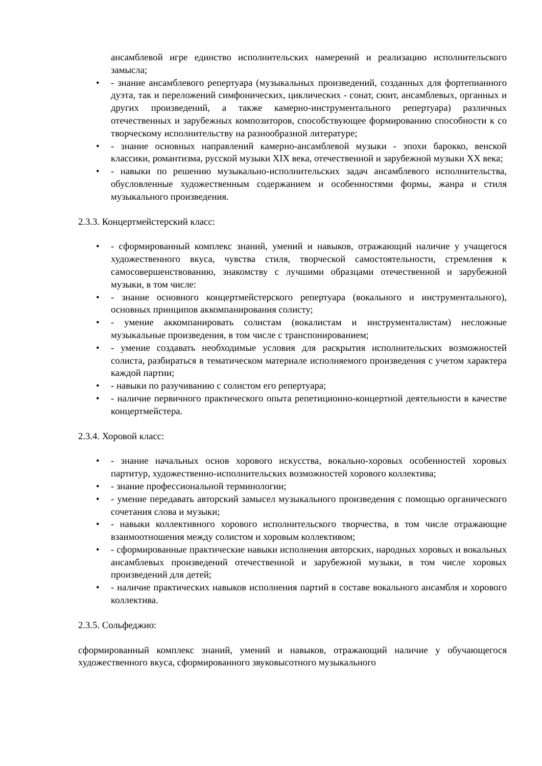ансамблевой игре единство исполнительских намерений и реализацию исполнительского замысла;
• - знание ансамблевого репертуара (музыкальных произведений, созданных для фортепианного дуэта, так и переложений симфонических, циклических - сонат, сюит, ансамблевых, органных и других произведений, а также камерно-инструментального репертуара) различных отечественных и зарубежных композиторов, способствующее формированию способности к со творческому исполнительству на разнообразной литературе;
• - знание основных направлений камерно-ансамблевой музыки - эпохи барокко, венской классики, романтизма, русской музыки XIX века, отечественной и зарубежной музыки XX века;
• - навыки по решению музыкально-исполнительских задач ансамблевого исполнительства, обусловленные художественным содержанием и особенностями формы, жанра и стиля музыкального произведения.
2.3.3. Концертмейстерский класс:
• - сформированный комплекс знаний, умений и навыков, отражающий наличие у учащегося художественного вкуса, чувства стиля, творческой самостоятельности, стремления к самосовершенствованию, знакомству с лучшими образцами отечественной и зарубежной музыки, в том числе:
• - знание основного концертмейстерского репертуара (вокального и инструментального), основных принципов аккомпанирования солисту;
• - умение аккомпанировать солистам (вокалистам и инструменталистам) несложные музыкальные произведения, в том числе с транспонированием;
• - умение создавать необходимые условия для раскрытия исполнительских возможностей солиста, разбираться в тематическом материале исполняемого произведения с учетом характера каждой партии;
• - навыки по разучиванию с солистом его репертуара;
• - наличие первичного практического опыта репетиционно-концертной деятельности в качестве концертмейстера.
2.3.4. Хоровой класс:
• - знание начальных основ хорового искусства, вокально-хоровых особенностей хоровых партитур, художественно-исполнительских возможностей хорового коллектива;
• - знание профессиональной терминологии;
• - умение передавать авторский замысел музыкального произведения с помощью органического сочетания слова и музыки;
• - навыки коллективного хорового исполнительского творчества, в том числе отражающие взаимоотношения между солистом и хоровым коллективом;
• - сформированные практические навыки исполнения авторских, народных хоровых и вокальных ансамблевых произведений отечественной и зарубежной музыки, в том числе хоровых произведений для детей;
• - наличие практических навыков исполнения партий в составе вокального ансамбля и хорового коллектива.
2.3.5. Сольфеджио:
сформированный комплекс знаний, умений и навыков, отражающий наличие у обучающегося художественного вкуса, сформированного звуковысотного музыкального